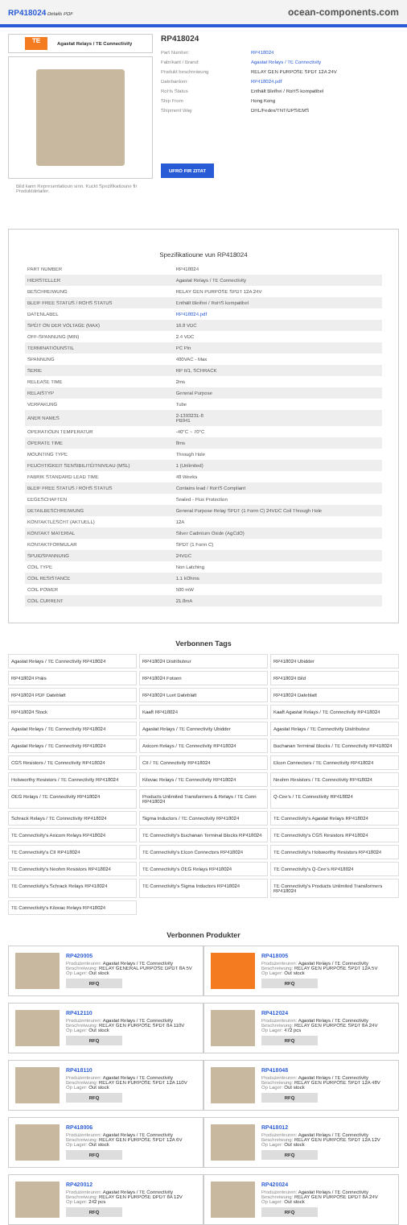RP418024 Details PDF
ocean-components.com
TE
Agastat Relays / TE Connectivity
Bild kann Representatioun sinn. Kuckt Spezifikatioune fir Produktdetailer.
RP418024
Part Number: RP418024
Fabrikant / Brand: Agastat Relays / TE Connectivity
Produkt beschreiwung RELAY GEN PURPOSE SPDT 12A 24V
Datebanken: RP418024.pdf
RoHs Status Enthält Bleifrei / RoHS kompatibel
Ship From Hong Kong
Shipment Way DHL/Fedex/TNT/UPS/EMS
UFRO FIR ZITAT
Spezifikatioune vun RP418024
| PART NUMBER | RP418024 |
| HIERSTELLER | Agastat Relays / TE Connectivity |
| BESCHREIWUNG | RELAY GEN PURPOSE SPDT 12A 24V |
| BLEIF FREE STATUS / ROHS STATUS | Enthält Bleifrei / RoHS kompatibel |
| DATENLABEL | RP418024.pdf |
| SPÉIT ON DER VOLTAGE (MAX) | 16.8 VDC |
| OFF-SPANNUNG (MIN) | 2.4 VDC |
| TERMINATIOUNSTIL | PC Pin |
| SPANNUNG | 400VAC - Max |
| SERIE | RP II/1, SCHRACK |
| RELEASE TIME | 2ms |
| RELAISTYP | General Purpose |
| VERPAKUNG | Tube |
| ANER NAMES | 2-1393231-8 PB941 |
| OPERATIOUN TEMPERATUR | -40°C ~ 70°C |
| OPERATE TIME | 8ms |
| MOUNTING TYPE | Through Hole |
| FEUCHTIGKEIT SENSIBILITÉITNIVEAU (MSL) | 1 (Unlimited) |
| FABRIK STANDARD LEAD TIME | 48 Weeks |
| BLEIF FREE STATUS / ROHS STATUS | Contains lead / RoHS Compliant |
| EEGESCHAFTEN | Sealed - Flux Protection |
| DETAILBESCHREIWUNG | General Purpose Relay SPDT (1 Form C) 24VDC Coil Through Hole |
| KONTAKTLËSCHT (AKTUELL) | 12A |
| KONTAKT MATERIAL | Silver Cadmium Oxide (AgCdO) |
| KONTAKTFORMULAR | SPDT (1 Form C) |
| SPUIDSPANNUNG | 24VDC |
| COIL TYPE | Non Latching |
| COIL RESISTANCE | 1.1 kOhms |
| COIL POWER | 500 mW |
| COIL CURRENT | 21.8mA |
Verbonnen Tags
Agastat Relays / TE Connectivity RP418024
RP418024 Distributeur
RP418024 Ubidder
RP418024 Präis
RP418024 Fotoen
RP418024 Bild
RP418024 PDF Dateblatt
RP418024 Luet Dateblatt
RP418024 Dateblatt
RP418024 Stock
Kaaft RP418024
Kaaft Agastat Relays / TE Connectivity RP418024
Agastat Relays / TE Connectivity RP418024
Agastat Relays / TE Connectivity Ubidder
Agastat Relays / TE Connectivity Distributeur
Agastat Relays / TE Connectivity RP418024
Axicom Relays / TE Connectivity RP418024
Buchanan Terminal Blocks / TE Connectivity RP418024
CGS Resistors / TE Connectivity RP418024
CII / TE Connectivity RP418024
Elcon Connectors / TE Connectivity RP418024
Holsworthy Resistors / TE Connectivity RP418024
Kilovac Relays / TE Connectivity RP418024
Neohm Resistors / TE Connectivity RP418024
OEG Relays / TE Connectivity RP418024
Products Unlimited Transformers & Relays / TE Conn RP418024
Q-Cee's / TE Connectivity RP418024
Schrack Relays / TE Connectivity RP418024
Sigma Inductors / TE Connectivity RP418024
TE Connectivity's Agastat Relays RP418024
TE Connectivity's Axicom Relays RP418024
TE Connectivity's Buchanan Terminal Blocks RP418024
TE Connectivity's CGS Resistors RP418024
TE Connectivity's CII RP418024
TE Connectivity's Elcon Connectors RP418024
TE Connectivity's Holsworthy Resistors RP418024
TE Connectivity's Neohm Resistors RP418024
TE Connectivity's OEG Relays RP418024
TE Connectivity's Q-Cee's RP418024
TE Connectivity's Schrack Relays RP418024
TE Connectivity's Sigma Inductors RP418024
TE Connectivity's Products Unlimited Transformers RP418024
TE Connectivity's Kilovac Relays RP418024
Verbonnen Produkter
RP420005
Produzenteuren: Agastat Relays / TE Connectivity
Beschreiwung: RELAY GENERAL PURPOSE DPDT 8A 5V
Op Lager: Out stock
RFQ
RP418005
Produzenteuren: Agastat Relays / TE Connectivity
Beschreiwung: RELAY GEN PURPOSE SPDT 12A 5V
Op Lager: Out stock
RFQ
RP412110
Produzenteuren: Agastat Relays / TE Connectivity
Beschreiwung: RELAY GEN PURPOSE SPDT 8A 110V
Op Lager: Out stock
RFQ
RP412024
Produzenteuren: Agastat Relays / TE Connectivity
Beschreiwung: RELAY GEN PURPOSE SPDT 8A 24V
Op Lager: 472 pcs
RFQ
RP418110
Produzenteuren: Agastat Relays / TE Connectivity
Beschreiwung: RELAY GEN PURPOSE SPDT 12A 110V
Op Lager: Out stock
RFQ
RP418048
Produzenteuren: Agastat Relays / TE Connectivity
Beschreiwung: RELAY GEN PURPOSE SPDT 12A 48V
Op Lager: Out stock
RFQ
RP418006
Produzenteuren: Agastat Relays / TE Connectivity
Beschreiwung: RELAY GEN PURPOSE SPDT 12A 6V
Op Lager: Out stock
RFQ
RP418012
Produzenteuren: Agastat Relays / TE Connectivity
Beschreiwung: RELAY GEN PURPOSE SPDT 12A 12V
Op Lager: Out stock
RFQ
RP420012
Produzenteuren: Agastat Relays / TE Connectivity
Beschreiwung: RELAY GEN PURPOSE DPDT 8A 12V
Op Lager: 242 pcs
RFQ
RP420024
Produzenteuren: Agastat Relays / TE Connectivity
Beschreiwung: RELAY GEN PURPOSE DPDT 8A 24V
Op Lager: Out stock
RFQ